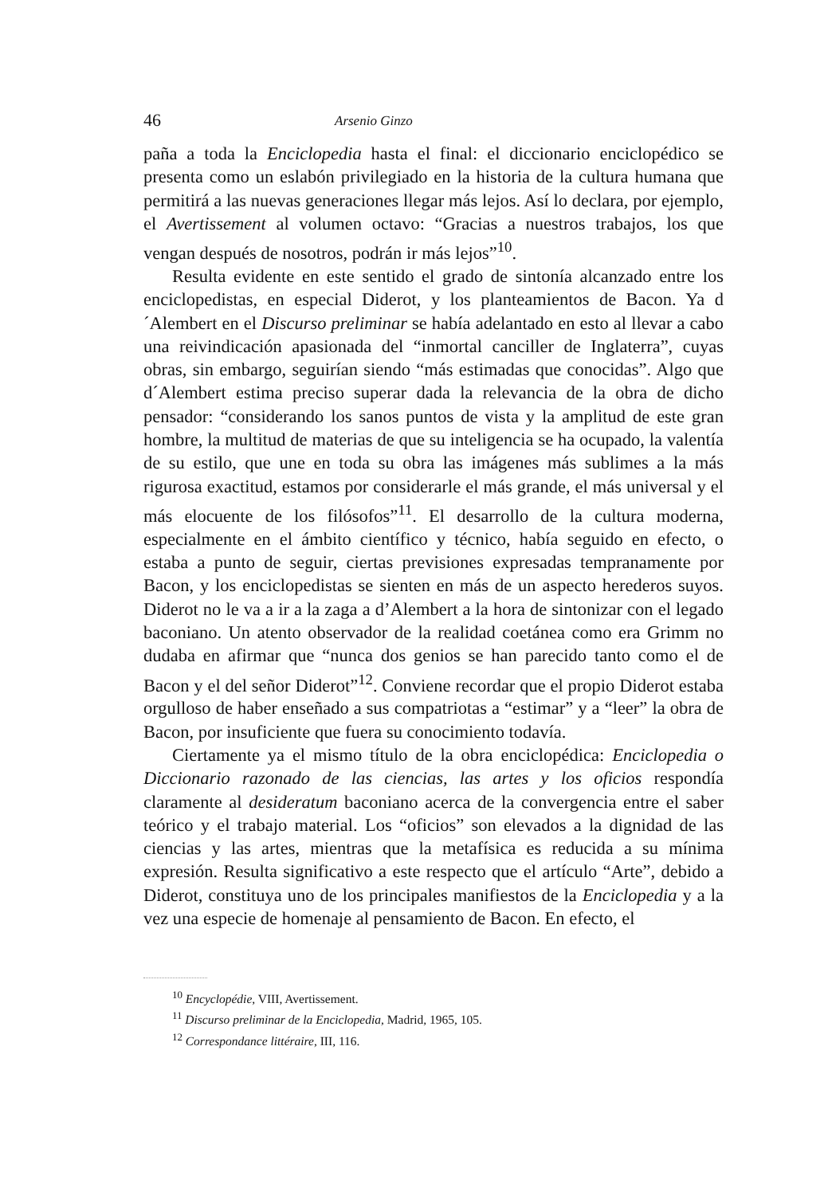46 Arsenio Ginzo
paña a toda la Enciclopedia hasta el final: el diccionario enciclopédico se presenta como un eslabón privilegiado en la historia de la cultura humana que permitirá a las nuevas generaciones llegar más lejos. Así lo declara, por ejemplo, el Avertissement al volumen octavo: “Gracias a nuestros trabajos, los que vengan después de nosotros, podrán ir más lejos”<sup>10</sup>.
Resulta evidente en este sentido el grado de sintonía alcanzado entre los enciclopedistas, en especial Diderot, y los planteamientos de Bacon. Ya d´Alembert en el Discurso preliminar se había adelantado en esto al llevar a cabo una reivindicación apasionada del “inmortal canciller de Inglaterra”, cuyas obras, sin embargo, seguirían siendo “más estimadas que conocidas”. Algo que d´Alembert estima preciso superar dada la relevancia de la obra de dicho pensador: “considerando los sanos puntos de vista y la amplitud de este gran hombre, la multitud de materias de que su inteligencia se ha ocupado, la valentía de su estilo, que une en toda su obra las imágenes más sublimes a la más rigurosa exactitud, estamos por considerarle el más grande, el más universal y el más elocuente de los filósofos”<sup>11</sup>. El desarrollo de la cultura moderna, especialmente en el ámbito científico y técnico, había seguido en efecto, o estaba a punto de seguir, ciertas previsiones expresadas tempranamente por Bacon, y los enciclopedistas se sienten en más de un aspecto herederos suyos. Diderot no le va a ir a la zaga a d’Alembert a la hora de sintonizar con el legado baconiano. Un atento observador de la realidad coetánea como era Grimm no dudaba en afirmar que “nunca dos genios se han parecido tanto como el de Bacon y el del señor Diderot”<sup>12</sup>. Conviene recordar que el propio Diderot estaba orgulloso de haber enseñado a sus compatriotas a “estimar” y a “leer” la obra de Bacon, por insuficiente que fuera su conocimiento todavía.
Ciertamente ya el mismo título de la obra enciclopédica: Enciclopedia o Diccionario razonado de las ciencias, las artes y los oficios respondía claramente al desideratum baconiano acerca de la convergencia entre el saber teórico y el trabajo material. Los “oficios” son elevados a la dignidad de las ciencias y las artes, mientras que la metafísica es reducida a su mínima expresión. Resulta significativo a este respecto que el artículo “Arte”, debido a Diderot, constituya uno de los principales manifiestos de la Enciclopedia y a la vez una especie de homenaje al pensamiento de Bacon. En efecto, el
<sup>10</sup> Encyclopédie, VIII, Avertissement.
<sup>11</sup> Discurso preliminar de la Enciclopedia, Madrid, 1965, 105.
<sup>12</sup> Correspondance littéraire, III, 116.